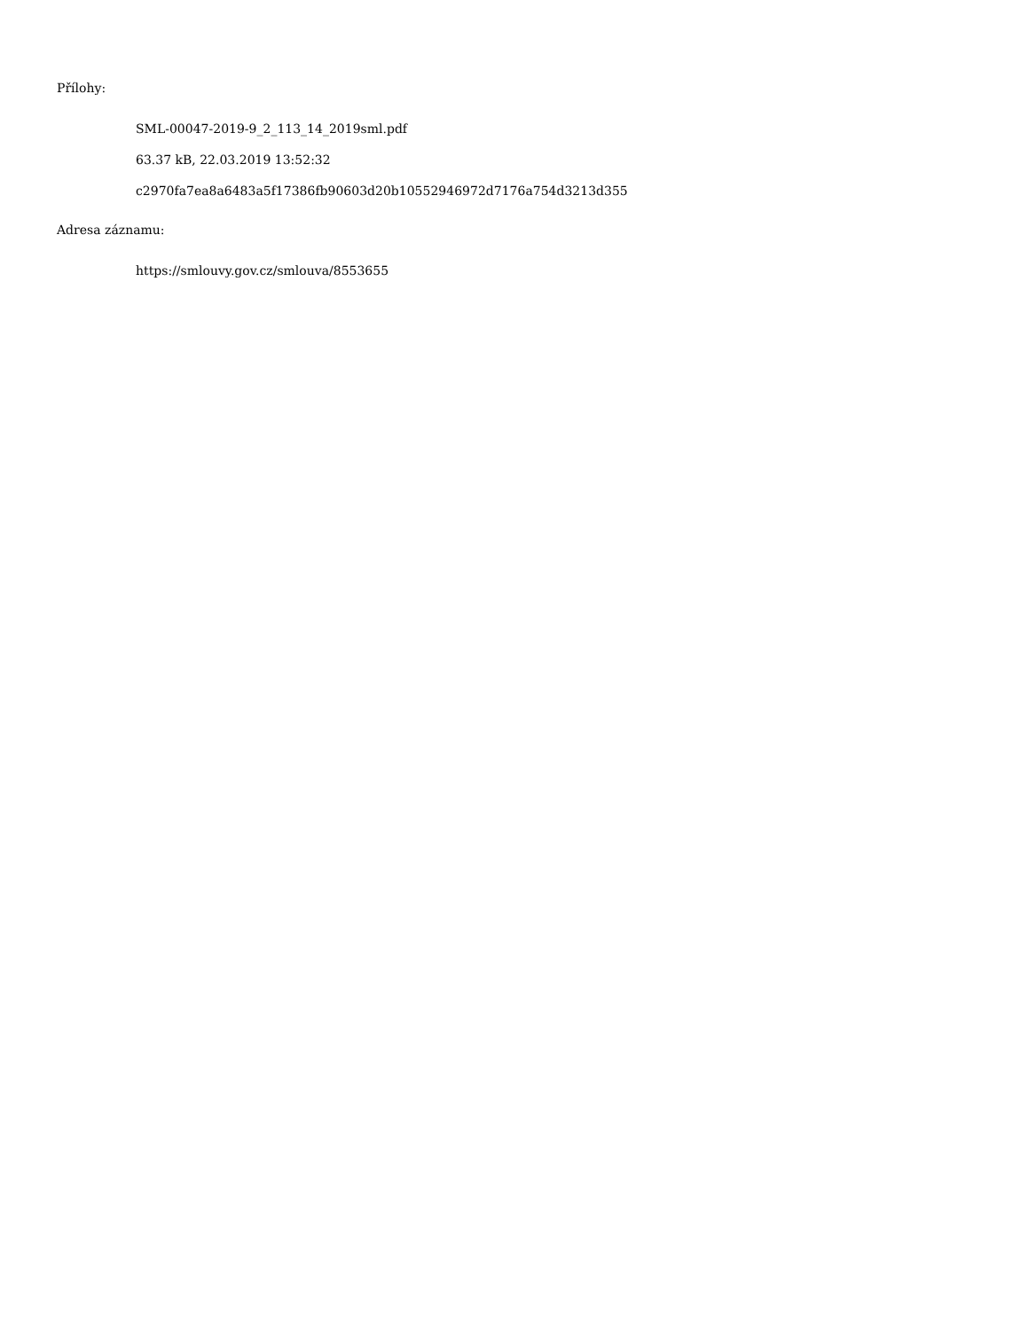Přílohy:
SML-00047-2019-9_2_113_14_2019sml.pdf
63.37 kB, 22.03.2019 13:52:32
c2970fa7ea8a6483a5f17386fb90603d20b10552946972d7176a754d3213d355
Adresa záznamu:
https://smlouvy.gov.cz/smlouva/8553655